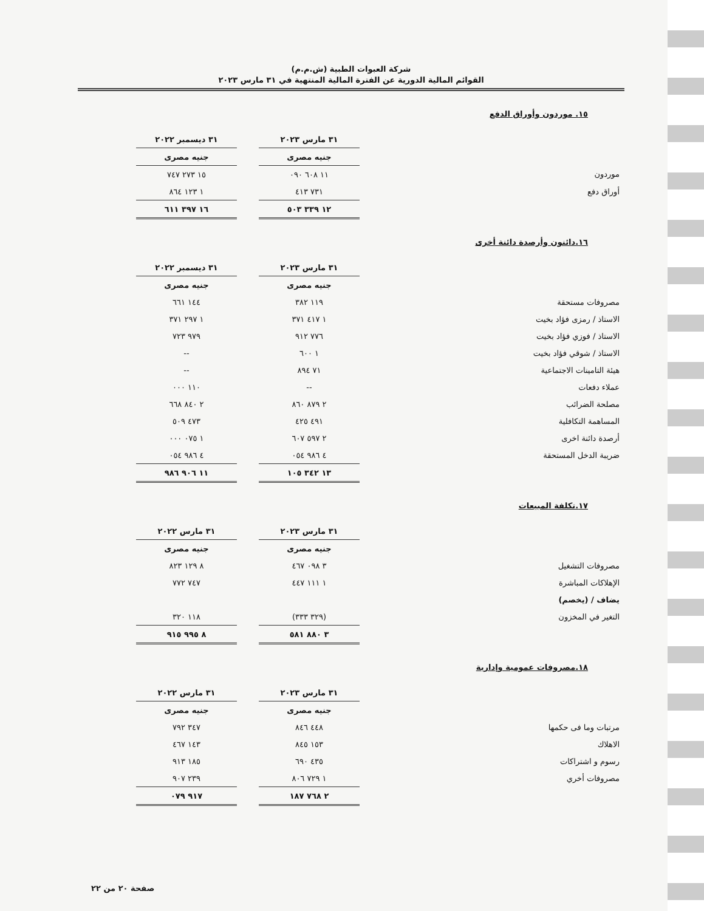شركة العبوات الطبية (ش.م.م)
القوائم المالية الدورية عن الفترة المالية المنتهية في ٣١ مارس ٢٠٢٣
١٥. موردون وأوراق الدفع
| | ٣١ مارس ٢٠٢٣ | | ٣١ ديسمبر ٢٠٢٢ |
| | جنيه مصرى | | جنيه مصرى |
| موردون | ١١ ٦٠٨ ٠٩٠ | | ١٥ ٢٧٣ ٧٤٧ |
| أوراق دفع | ٧٣١ ٤١٣ | | ١ ١٢٣ ٨٦٤ |
| | ١٢ ٣٣٩ ٥٠٣ | | ١٦ ٣٩٧ ٦١١ |
١٦.دائنون وأرصدة دائنة أخرى
| | ٣١ مارس ٢٠٢٣ | | ٣١ ديسمبر ٢٠٢٢ |
| | جنيه مصرى | | جنيه مصرى |
| مصروفات مستحقة | ١١٩ ٣٨٢ | | ١٤٤ ٦٦١ |
| الاستاذ / رمزى فؤاد بخيت | ١ ٤١٧ ٣٧١ | | ١ ٢٩٧ ٣٧١ |
| الاستاذ / فوزي فؤاد بخيت | ٧٧٦ ٩١٢ | | ٩٧٩ ٧٢٣ |
| الاستاذ / شوقي فؤاد بخيت | ١ ٦٠٠ | | -- |
| هيئة التامينات الاجتماعية | ٧١ ٨٩٤ | | -- |
| عملاء دفعات | -- | | ١١٠ ٠٠٠ |
| مصلحة الضرائب | ٢ ٨٧٩ ٨٦٠ | | ٢ ٨٤٠ ٦٦٨ |
| المساهمة التكافلية | ٤٩١ ٤٢٥ | | ٤٧٣ ٥٠٩ |
| أرصدة دائنة اخرى | ٢ ٥٩٧ ٦٠٧ | | ١ ٠٧٥ ٠٠٠ |
| ضريبة الدخل المستحقة | ٤ ٩٨٦ ٠٥٤ | | ٤ ٩٨٦ ٠٥٤ |
| | ١٣ ٣٤٢ ١٠٥ | | ١١ ٩٠٦ ٩٨٦ |
١٧.تكلفة المبيعات
| | ٣١ مارس ٢٠٢٣ | | ٣١ مارس ٢٠٢٢ |
| | جنيه مصرى | | جنيه مصرى |
| مصروفات التشغيل | ٣ ٠٩٨ ٤٦٧ | | ٨ ١٢٩ ٨٢٣ |
| الإهلاكات المباشرة | ١ ١١١ ٤٤٧ | | ٧٤٧ ٧٧٢ |
| يضاف / (يخصم) | | | |
| التغير في المخزون | (٣٢٩ ٣٣٣) | | ١١٨ ٣٢٠ |
| | ٣ ٨٨٠ ٥٨١ | | ٨ ٩٩٥ ٩١٥ |
١٨.مصروفات عمومية وإدارية
| | ٣١ مارس ٢٠٢٣ | | ٣١ مارس ٢٠٢٢ |
| | جنيه مصرى | | جنيه مصرى |
| مرتبات وما فى حكمها | ٤٤٨ ٨٤٦ | | ٣٤٧ ٧٩٢ |
| الاهلاك | ١٥٣ ٨٤٥ | | ١٤٣ ٤٦٧ |
| رسوم و اشتراكات | ٤٣٥ ٦٩٠ | | ١٨٥ ٩١٣ |
| مصروفات أخري | ١ ٧٢٩ ٨٠٦ | | ٢٣٩ ٩٠٧ |
| | ٢ ٧٦٨ ١٨٧ | | ٩١٧ ٠٧٩ |
صفحة ٢٠ من ٢٢